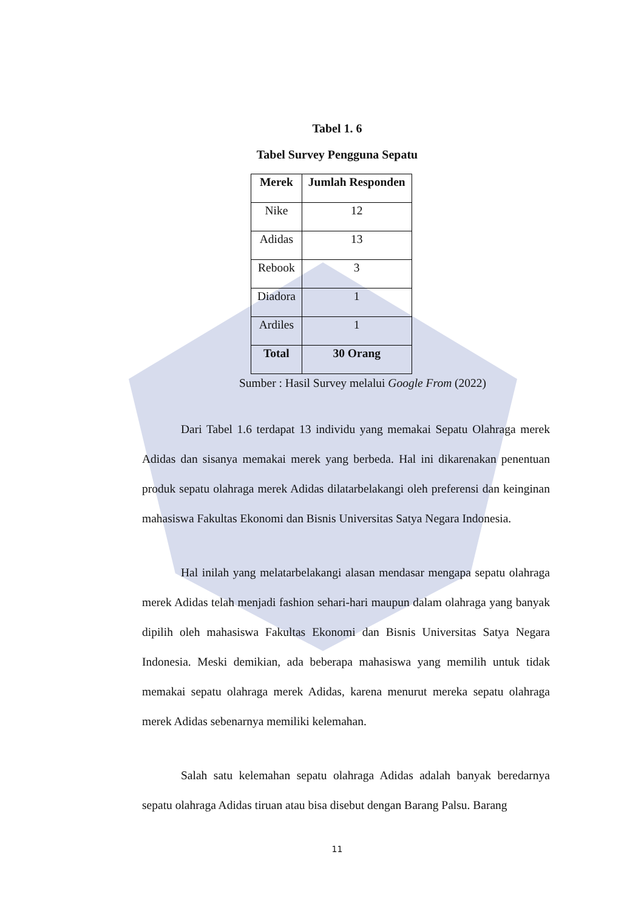Tabel 1. 6
Tabel Survey Pengguna Sepatu
| Merek | Jumlah Responden |
| --- | --- |
| Nike | 12 |
| Adidas | 13 |
| Rebook | 3 |
| Diadora | 1 |
| Ardiles | 1 |
| Total | 30 Orang |
Sumber : Hasil Survey melalui Google From (2022)
Dari Tabel 1.6 terdapat 13 individu yang memakai Sepatu Olahraga merek Adidas dan sisanya memakai merek yang berbeda. Hal ini dikarenakan penentuan produk sepatu olahraga merek Adidas dilatarbelakangi oleh preferensi dan keinginan mahasiswa Fakultas Ekonomi dan Bisnis Universitas Satya Negara Indonesia.
Hal inilah yang melatarbelakangi alasan mendasar mengapa sepatu olahraga merek Adidas telah menjadi fashion sehari-hari maupun dalam olahraga yang banyak dipilih oleh mahasiswa Fakultas Ekonomi dan Bisnis Universitas Satya Negara Indonesia. Meski demikian, ada beberapa mahasiswa yang memilih untuk tidak memakai sepatu olahraga merek Adidas, karena menurut mereka sepatu olahraga merek Adidas sebenarnya memiliki kelemahan.
Salah satu kelemahan sepatu olahraga Adidas adalah banyak beredarnya sepatu olahraga Adidas tiruan atau bisa disebut dengan Barang Palsu. Barang
11